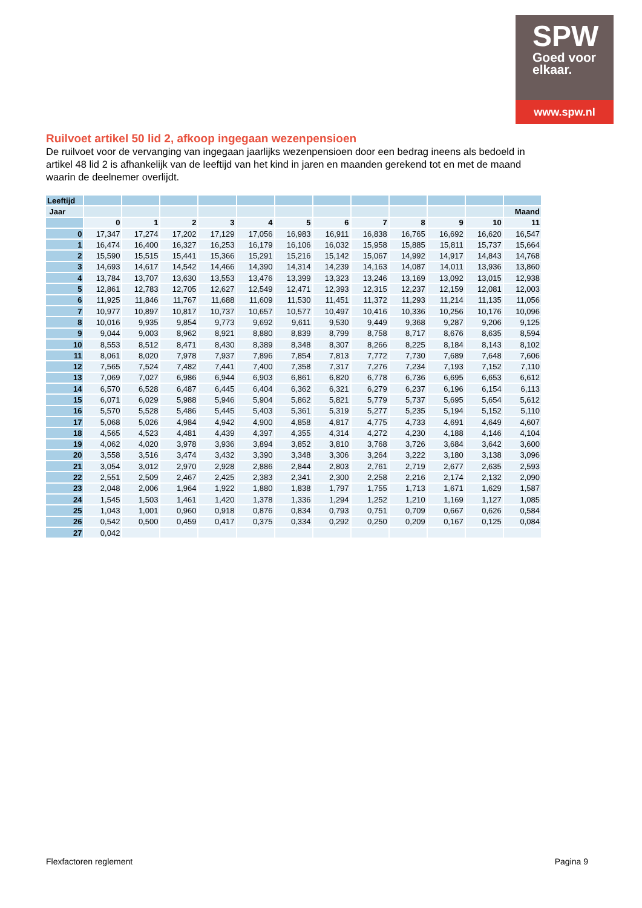SPW
Goed voor
elkaar.
www.spw.nl
Ruilvoet artikel 50 lid 2, afkoop ingegaan wezenpensioen
De ruilvoet voor de vervanging van ingegaan jaarlijks wezenpensioen door een bedrag ineens als bedoeld in artikel 48 lid 2 is afhankelijk van de leeftijd van het kind in jaren en maanden gerekend tot en met de maand waarin de deelnemer overlijdt.
| Leeftijd | | | | | | | | | | | | |
| Jaar | | | | | | | | | | | | Maand |
| | 0 | 1 | 2 | 3 | 4 | 5 | 6 | 7 | 8 | 9 | 10 | 11 |
| 0 | 17,347 | 17,274 | 17,202 | 17,129 | 17,056 | 16,983 | 16,911 | 16,838 | 16,765 | 16,692 | 16,620 | 16,547 |
| 1 | 16,474 | 16,400 | 16,327 | 16,253 | 16,179 | 16,106 | 16,032 | 15,958 | 15,885 | 15,811 | 15,737 | 15,664 |
| 2 | 15,590 | 15,515 | 15,441 | 15,366 | 15,291 | 15,216 | 15,142 | 15,067 | 14,992 | 14,917 | 14,843 | 14,768 |
| 3 | 14,693 | 14,617 | 14,542 | 14,466 | 14,390 | 14,314 | 14,239 | 14,163 | 14,087 | 14,011 | 13,936 | 13,860 |
| 4 | 13,784 | 13,707 | 13,630 | 13,553 | 13,476 | 13,399 | 13,323 | 13,246 | 13,169 | 13,092 | 13,015 | 12,938 |
| 5 | 12,861 | 12,783 | 12,705 | 12,627 | 12,549 | 12,471 | 12,393 | 12,315 | 12,237 | 12,159 | 12,081 | 12,003 |
| 6 | 11,925 | 11,846 | 11,767 | 11,688 | 11,609 | 11,530 | 11,451 | 11,372 | 11,293 | 11,214 | 11,135 | 11,056 |
| 7 | 10,977 | 10,897 | 10,817 | 10,737 | 10,657 | 10,577 | 10,497 | 10,416 | 10,336 | 10,256 | 10,176 | 10,096 |
| 8 | 10,016 | 9,935 | 9,854 | 9,773 | 9,692 | 9,611 | 9,530 | 9,449 | 9,368 | 9,287 | 9,206 | 9,125 |
| 9 | 9,044 | 9,003 | 8,962 | 8,921 | 8,880 | 8,839 | 8,799 | 8,758 | 8,717 | 8,676 | 8,635 | 8,594 |
| 10 | 8,553 | 8,512 | 8,471 | 8,430 | 8,389 | 8,348 | 8,307 | 8,266 | 8,225 | 8,184 | 8,143 | 8,102 |
| 11 | 8,061 | 8,020 | 7,978 | 7,937 | 7,896 | 7,854 | 7,813 | 7,772 | 7,730 | 7,689 | 7,648 | 7,606 |
| 12 | 7,565 | 7,524 | 7,482 | 7,441 | 7,400 | 7,358 | 7,317 | 7,276 | 7,234 | 7,193 | 7,152 | 7,110 |
| 13 | 7,069 | 7,027 | 6,986 | 6,944 | 6,903 | 6,861 | 6,820 | 6,778 | 6,736 | 6,695 | 6,653 | 6,612 |
| 14 | 6,570 | 6,528 | 6,487 | 6,445 | 6,404 | 6,362 | 6,321 | 6,279 | 6,237 | 6,196 | 6,154 | 6,113 |
| 15 | 6,071 | 6,029 | 5,988 | 5,946 | 5,904 | 5,862 | 5,821 | 5,779 | 5,737 | 5,695 | 5,654 | 5,612 |
| 16 | 5,570 | 5,528 | 5,486 | 5,445 | 5,403 | 5,361 | 5,319 | 5,277 | 5,235 | 5,194 | 5,152 | 5,110 |
| 17 | 5,068 | 5,026 | 4,984 | 4,942 | 4,900 | 4,858 | 4,817 | 4,775 | 4,733 | 4,691 | 4,649 | 4,607 |
| 18 | 4,565 | 4,523 | 4,481 | 4,439 | 4,397 | 4,355 | 4,314 | 4,272 | 4,230 | 4,188 | 4,146 | 4,104 |
| 19 | 4,062 | 4,020 | 3,978 | 3,936 | 3,894 | 3,852 | 3,810 | 3,768 | 3,726 | 3,684 | 3,642 | 3,600 |
| 20 | 3,558 | 3,516 | 3,474 | 3,432 | 3,390 | 3,348 | 3,306 | 3,264 | 3,222 | 3,180 | 3,138 | 3,096 |
| 21 | 3,054 | 3,012 | 2,970 | 2,928 | 2,886 | 2,844 | 2,803 | 2,761 | 2,719 | 2,677 | 2,635 | 2,593 |
| 22 | 2,551 | 2,509 | 2,467 | 2,425 | 2,383 | 2,341 | 2,300 | 2,258 | 2,216 | 2,174 | 2,132 | 2,090 |
| 23 | 2,048 | 2,006 | 1,964 | 1,922 | 1,880 | 1,838 | 1,797 | 1,755 | 1,713 | 1,671 | 1,629 | 1,587 |
| 24 | 1,545 | 1,503 | 1,461 | 1,420 | 1,378 | 1,336 | 1,294 | 1,252 | 1,210 | 1,169 | 1,127 | 1,085 |
| 25 | 1,043 | 1,001 | 0,960 | 0,918 | 0,876 | 0,834 | 0,793 | 0,751 | 0,709 | 0,667 | 0,626 | 0,584 |
| 26 | 0,542 | 0,500 | 0,459 | 0,417 | 0,375 | 0,334 | 0,292 | 0,250 | 0,209 | 0,167 | 0,125 | 0,084 |
| 27 | 0,042 | | | | | | | | | | | |
Flexfactoren reglement Pagina 9